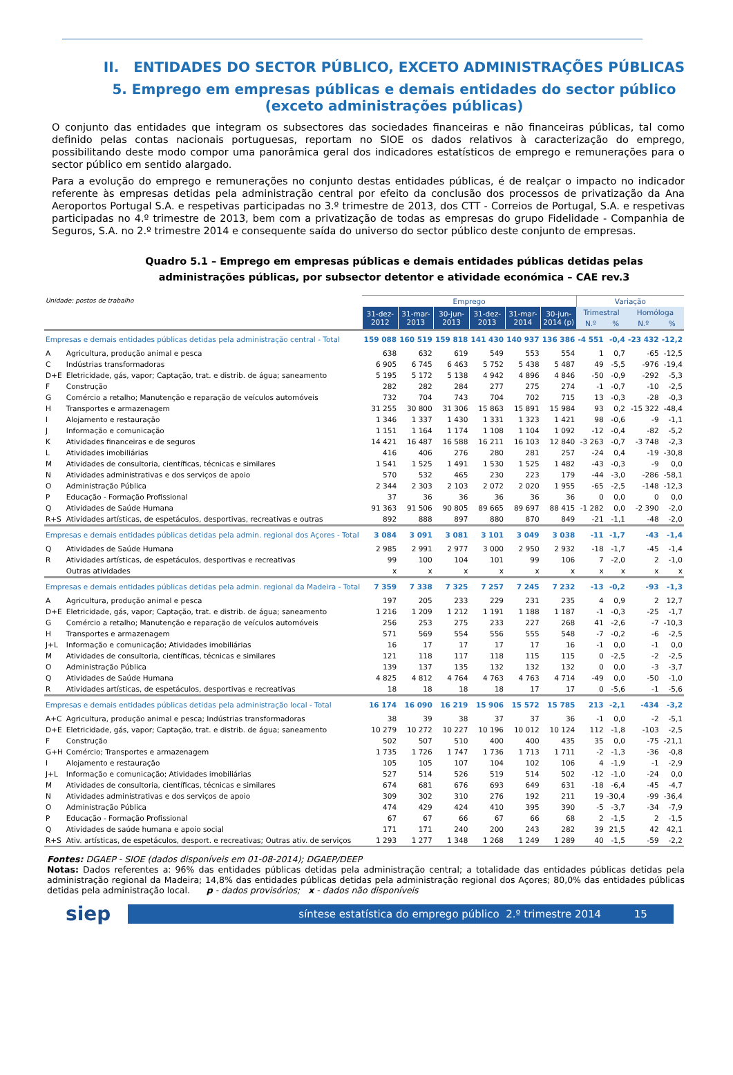II. ENTIDADES DO SECTOR PÚBLICO, EXCETO ADMINISTRAÇÕES PÚBLICAS
5. Emprego em empresas públicas e demais entidades do sector público
(exceto administrações públicas)
O conjunto das entidades que integram os subsectores das sociedades financeiras e não financeiras públicas, tal como definido pelas contas nacionais portuguesas, reportam no SIOE os dados relativos à caracterização do emprego, possibilitando deste modo compor uma panorâmica geral dos indicadores estatísticos de emprego e remunerações para o sector público em sentido alargado.
Para a evolução do emprego e remunerações no conjunto destas entidades públicas, é de realçar o impacto no indicador referente às empresas detidas pela administração central por efeito da conclusão dos processos de privatização da Ana Aeroportos Portugal S.A. e respetivas participadas no 3.º trimestre de 2013, dos CTT - Correios de Portugal, S.A. e respetivas participadas no 4.º trimestre de 2013, bem com a privatização de todas as empresas do grupo Fidelidade - Companhia de Seguros, S.A. no 2.º trimestre 2014 e consequente saída do universo do sector público deste conjunto de empresas.
Quadro 5.1 – Emprego em empresas públicas e demais entidades públicas detidas pelas
administrações públicas, por subsector detentor e atividade económica – CAE rev.3
| Unidade: postos de trabalho | | Emprego | | | | | | Variação | | | |
| | | 31-dez- 2012 | 31-mar- 2013 | 30-jun- 2013 | 31-dez- 2013 | 31-mar- 2014 | 30-jun- 2014 (p) | Trimestral | | Homóloga | |
| | | | | | | | | N.º | % | N.º | % |
| Empresas e demais entidades públicas detidas pela administração central - Total | | 159 088 | 160 519 | 159 818 | 141 430 | 140 937 | 136 386 | -4 551 | -0,4 | -23 432 | -12,2 |
| A | Agricultura, produção animal e pesca | 638 | 632 | 619 | 549 | 553 | 554 | 1 | 0,7 | -65 | -12,5 |
| C | Indústrias transformadoras | 6 905 | 6 745 | 6 463 | 5 752 | 5 438 | 5 487 | 49 | -5,5 | -976 | -19,4 |
| D+E | Eletricidade, gás, vapor; Captação, trat. e distrib. de água; saneamento | 5 195 | 5 172 | 5 138 | 4 942 | 4 896 | 4 846 | -50 | -0,9 | -292 | -5,3 |
| F | Construção | 282 | 282 | 284 | 277 | 275 | 274 | -1 | -0,7 | -10 | -2,5 |
| G | Comércio a retalho; Manutenção e reparação de veículos automóveis | 732 | 704 | 743 | 704 | 702 | 715 | 13 | -0,3 | -28 | -0,3 |
| H | Transportes e armazenagem | 31 255 | 30 800 | 31 306 | 15 863 | 15 891 | 15 984 | 93 | 0,2 | -15 322 | -48,4 |
| I | Alojamento e restauração | 1 346 | 1 337 | 1 430 | 1 331 | 1 323 | 1 421 | 98 | -0,6 | -9 | -1,1 |
| J | Informação e comunicação | 1 151 | 1 164 | 1 174 | 1 108 | 1 104 | 1 092 | -12 | -0,4 | -82 | -5,2 |
| K | Atividades financeiras e de seguros | 14 421 | 16 487 | 16 588 | 16 211 | 16 103 | 12 840 | -3 263 | -0,7 | -3 748 | -2,3 |
| L | Atividades imobiliárias | 416 | 406 | 276 | 280 | 281 | 257 | -24 | 0,4 | -19 | -30,8 |
| M | Atividades de consultoria, científicas, técnicas e similares | 1 541 | 1 525 | 1 491 | 1 530 | 1 525 | 1 482 | -43 | -0,3 | -9 | 0,0 |
| N | Atividades administrativas e dos serviços de apoio | 570 | 532 | 465 | 230 | 223 | 179 | -44 | -3,0 | -286 | -58,1 |
| O | Administração Pública | 2 344 | 2 303 | 2 103 | 2 072 | 2 020 | 1 955 | -65 | -2,5 | -148 | -12,3 |
| P | Educação - Formação Profissional | 37 | 36 | 36 | 36 | 36 | 36 | 0 | 0,0 | 0 | 0,0 |
| Q | Atividades de Saúde Humana | 91 363 | 91 506 | 90 805 | 89 665 | 89 697 | 88 415 | -1 282 | 0,0 | -2 390 | -2,0 |
| R+S | Atividades artísticas, de espetáculos, desportivas, recreativas e outras | 892 | 888 | 897 | 880 | 870 | 849 | -21 | -1,1 | -48 | -2,0 |
| Empresas e demais entidades públicas detidas pela admin. regional dos Açores - Total | | 3 084 | 3 091 | 3 081 | 3 101 | 3 049 | 3 038 | -11 | -1,7 | -43 | -1,4 |
| Q | Atividades de Saúde Humana | 2 985 | 2 991 | 2 977 | 3 000 | 2 950 | 2 932 | -18 | -1,7 | -45 | -1,4 |
| R | Atividades artísticas, de espetáculos, desportivas e recreativas | 99 | 100 | 104 | 101 | 99 | 106 | 7 | -2,0 | 2 | -1,0 |
| | Outras atividades | x | x | x | x | x | x | x | x | x | x |
| Empresas e demais entidades públicas detidas pela admin. regional da Madeira - Total | | 7 359 | 7 338 | 7 325 | 7 257 | 7 245 | 7 232 | -13 | -0,2 | -93 | -1,3 |
| A | Agricultura, produção animal e pesca | 197 | 205 | 233 | 229 | 231 | 235 | 4 | 0,9 | 2 | 12,7 |
| D+E | Eletricidade, gás, vapor; Captação, trat. e distrib. de água; saneamento | 1 216 | 1 209 | 1 212 | 1 191 | 1 188 | 1 187 | -1 | -0,3 | -25 | -1,7 |
| G | Comércio a retalho; Manutenção e reparação de veículos automóveis | 256 | 253 | 275 | 233 | 227 | 268 | 41 | -2,6 | -7 | -10,3 |
| H | Transportes e armazenagem | 571 | 569 | 554 | 556 | 555 | 548 | -7 | -0,2 | -6 | -2,5 |
| J+L | Informação e comunicação; Atividades imobiliárias | 16 | 17 | 17 | 17 | 17 | 16 | -1 | 0,0 | -1 | 0,0 |
| M | Atividades de consultoria, científicas, técnicas e similares | 121 | 118 | 117 | 118 | 115 | 115 | 0 | -2,5 | -2 | -2,5 |
| O | Administração Pública | 139 | 137 | 135 | 132 | 132 | 132 | 0 | 0,0 | -3 | -3,7 |
| Q | Atividades de Saúde Humana | 4 825 | 4 812 | 4 764 | 4 763 | 4 763 | 4 714 | -49 | 0,0 | -50 | -1,0 |
| R | Atividades artísticas, de espetáculos, desportivas e recreativas | 18 | 18 | 18 | 18 | 17 | 17 | 0 | -5,6 | -1 | -5,6 |
| Empresas e demais entidades públicas detidas pela administração local - Total | | 16 174 | 16 090 | 16 219 | 15 906 | 15 572 | 15 785 | 213 | -2,1 | -434 | -3,2 |
| A+C | Agricultura, produção animal e pesca; Indústrias transformadoras | 38 | 39 | 38 | 37 | 37 | 36 | -1 | 0,0 | -2 | -5,1 |
| D+E | Eletricidade, gás, vapor; Captação, trat. e distrib. de água; saneamento | 10 279 | 10 272 | 10 227 | 10 196 | 10 012 | 10 124 | 112 | -1,8 | -103 | -2,5 |
| F | Construção | 502 | 507 | 510 | 400 | 400 | 435 | 35 | 0,0 | -75 | -21,1 |
| G+H | Comércio; Transportes e armazenagem | 1 735 | 1 726 | 1 747 | 1 736 | 1 713 | 1 711 | -2 | -1,3 | -36 | -0,8 |
| I | Alojamento e restauração | 105 | 105 | 107 | 104 | 102 | 106 | 4 | -1,9 | -1 | -2,9 |
| J+L | Informação e comunicação; Atividades imobiliárias | 527 | 514 | 526 | 519 | 514 | 502 | -12 | -1,0 | -24 | 0,0 |
| M | Atividades de consultoria, científicas, técnicas e similares | 674 | 681 | 676 | 693 | 649 | 631 | -18 | -6,4 | -45 | -4,7 |
| N | Atividades administrativas e dos serviços de apoio | 309 | 302 | 310 | 276 | 192 | 211 | 19 | -30,4 | -99 | -36,4 |
| O | Administração Pública | 474 | 429 | 424 | 410 | 395 | 390 | -5 | -3,7 | -34 | -7,9 |
| P | Educação - Formação Profissional | 67 | 67 | 66 | 67 | 66 | 68 | 2 | -1,5 | 2 | -1,5 |
| Q | Atividades de saúde humana e apoio social | 171 | 171 | 240 | 200 | 243 | 282 | 39 | 21,5 | 42 | 42,1 |
| R+S | Ativ. artísticas, de espetáculos, desport. e recreativas; Outras ativ. de serviços | 1 293 | 1 277 | 1 348 | 1 268 | 1 249 | 1 289 | 40 | -1,5 | -59 | -2,2 |
Fontes: DGAEP - SIOE (dados disponíveis em 01-08-2014); DGAEP/DEEP
Notas: Dados referentes a: 96% das entidades públicas detidas pela administração central; a totalidade das entidades públicas detidas pela administração regional da Madeira; 14,8% das entidades públicas detidas pela administração regional dos Açores; 80,0% das entidades públicas detidas pela administração local. p - dados provisórios; x - dados não disponíveis
siep
síntese estatística do emprego público 2.º trimestre 2014 15